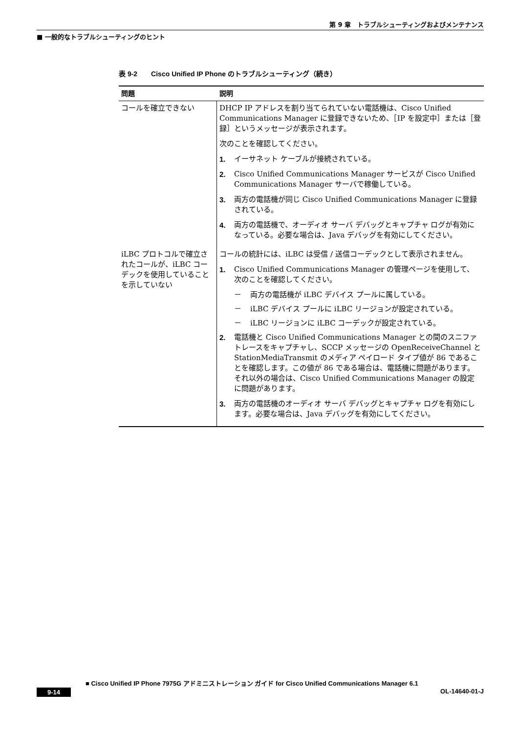第 9 章　トラブルシューティングおよびメンテナンス
■ 一般的なトラブルシューティングのヒント
表 9-2　　Cisco Unified IP Phone のトラブルシューティング（続き）
| 問題 | 説明 |
| --- | --- |
| コールを確立できない | DHCP IP アドレスを割り当てられていない電話機は、Cisco Unified Communications Manager に登録できないため、［IP を設定中］または［登録］というメッセージが表示されます。 次のことを確認してください。 1. イーサネット ケーブルが接続されている。 2. Cisco Unified Communications Manager サービスが Cisco Unified Communications Manager サーバで稼働している。 3. 両方の電話機が同じ Cisco Unified Communications Manager に登録されている。 4. 両方の電話機で、オーディオ サーバ デバッグとキャプチャ ログが有効になっている。必要な場合は、Java デバッグを有効にしてください。 |
| iLBC プロトコルで確立されたコールが、iLBC コーデックを使用していることを示していない | コールの統計には、iLBC は受信 / 送信コーデックとして表示されません。 1. Cisco Unified Communications Manager の管理ページを使用して、次のことを確認してください。 － 両方の電話機が iLBC デバイス プールに属している。 － iLBC デバイス プールに iLBC リージョンが設定されている。 － iLBC リージョンに iLBC コーデックが設定されている。 2. 電話機と Cisco Unified Communications Manager との間のスニファ トレースをキャプチャし、SCCP メッセージの OpenReceiveChannel と StationMediaTransmit のメディア ペイロード タイプ値が 86 であることを確認します。この値が 86 である場合は、電話機に問題があります。それ以外の場合は、Cisco Unified Communications Manager の設定に問題があります。 3. 両方の電話機のオーディオ サーバ デバッグとキャプチャ ログを有効にします。必要な場合は、Java デバッグを有効にしてください。 |
■ Cisco Unified IP Phone 7975G アドミニストレーション ガイド for Cisco Unified Communications Manager 6.1
9-14 OL-14640-01-J